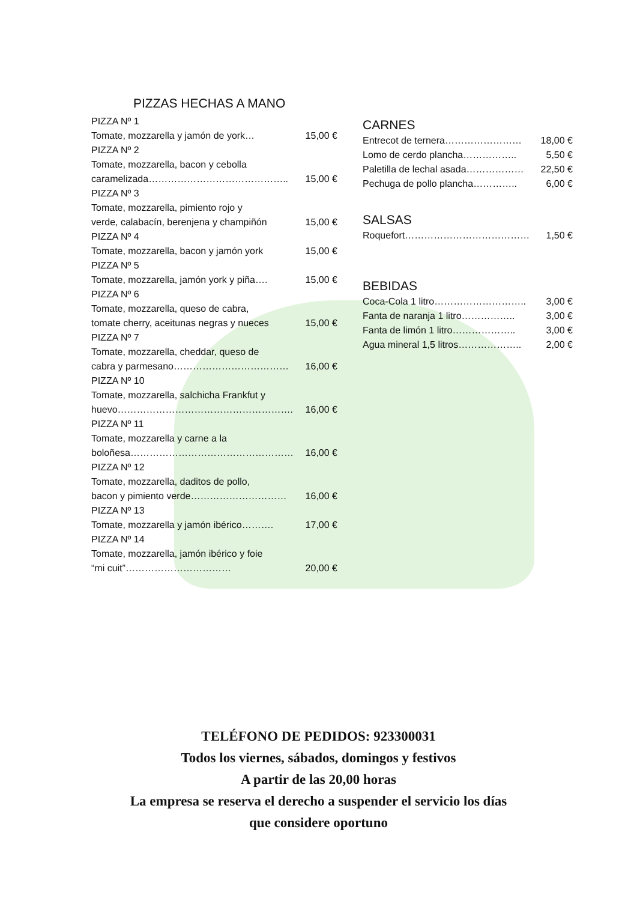PIZZAS HECHAS A MANO
PIZZA Nº 1
Tomate, mozzarella y jamón de york… 15,00 €
PIZZA Nº 2
Tomate, mozzarella, bacon y cebolla
caramelizada…………………………………….. 15,00 €
PIZZA Nº 3
Tomate, mozzarella, pimiento rojo y
verde, calabacín, berenjena y champiñón 15,00 €
PIZZA Nº 4
Tomate, mozzarella, bacon y jamón york 15,00 €
PIZZA Nº 5
Tomate, mozzarella, jamón york y piña…. 15,00 €
PIZZA Nº 6
Tomate, mozzarella, queso de cabra,
tomate cherry, aceitunas negras y nueces 15,00 €
PIZZA Nº 7
Tomate, mozzarella, cheddar, queso de
cabra y parmesano……………………………… 16,00 €
PIZZA Nº 10
Tomate, mozzarella, salchicha Frankfut y
huevo………………………………………………. 16,00 €
PIZZA Nº 11
Tomate, mozzarella y carne a la
boloñesa…………………………………………… 16,00 €
PIZZA Nº 12
Tomate, mozzarella, daditos de pollo,
bacon y pimiento verde………………………… 16,00 €
PIZZA Nº 13
Tomate, mozzarella y jamón ibérico………. 17,00 €
PIZZA Nº 14
Tomate, mozzarella, jamón ibérico y foie
“mi cuit”…………………………… 20,00 €
CARNES
Entrecot de ternera…………………… 18,00 €
Lomo de cerdo plancha…………….. 5,50 €
Paletilla de lechal asada……………… 22,50 €
Pechuga de pollo plancha………….. 6,00 €
SALSAS
Roquefort………………………………… 1,50 €
BEBIDAS
Coca-Cola 1 litro……………………….. 3,00 €
Fanta de naranja 1 litro…………….. 3,00 €
Fanta de limón 1 litro……………….. 3,00 €
Agua mineral 1,5 litros……………….. 2,00 €
TELÉFONO DE PEDIDOS: 923300031
Todos los viernes, sábados, domingos y festivos
A partir de las 20,00 horas
La empresa se reserva el derecho a suspender el servicio los días
que considere oportuno